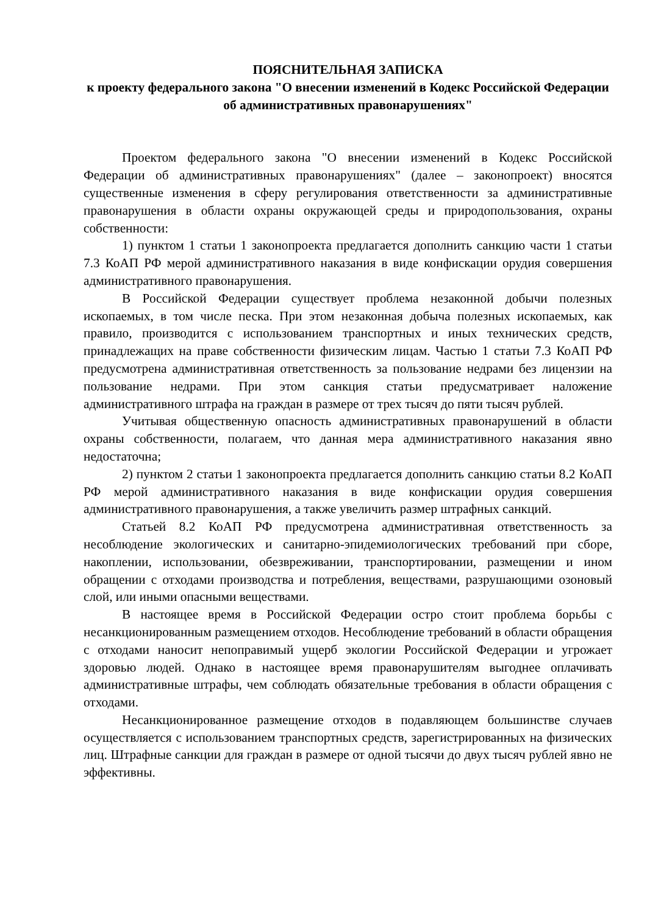ПОЯСНИТЕЛЬНАЯ ЗАПИСКА
к проекту федерального закона "О внесении изменений в Кодекс Российской Федерации об административных правонарушениях"
Проектом федерального закона "О внесении изменений в Кодекс Российской Федерации об административных правонарушениях" (далее – законопроект) вносятся существенные изменения в сферу регулирования ответственности за административные правонарушения в области охраны окружающей среды и природопользования, охраны собственности:
1) пунктом 1 статьи 1 законопроекта предлагается дополнить санкцию части 1 статьи 7.3 КоАП РФ мерой административного наказания в виде конфискации орудия совершения административного правонарушения.
В Российской Федерации существует проблема незаконной добычи полезных ископаемых, в том числе песка. При этом незаконная добыча полезных ископаемых, как правило, производится с использованием транспортных и иных технических средств, принадлежащих на праве собственности физическим лицам. Частью 1 статьи 7.3 КоАП РФ предусмотрена административная ответственность за пользование недрами без лицензии на пользование недрами. При этом санкция статьи предусматривает наложение административного штрафа на граждан в размере от трех тысяч до пяти тысяч рублей.
Учитывая общественную опасность административных правонарушений в области охраны собственности, полагаем, что данная мера административного наказания явно недостаточна;
2) пунктом 2 статьи 1 законопроекта предлагается дополнить санкцию статьи 8.2 КоАП РФ мерой административного наказания в виде конфискации орудия совершения административного правонарушения, а также увеличить размер штрафных санкций.
Статьей 8.2 КоАП РФ предусмотрена административная ответственность за несоблюдение экологических и санитарно-эпидемиологических требований при сборе, накоплении, использовании, обезвреживании, транспортировании, размещении и ином обращении с отходами производства и потребления, веществами, разрушающими озоновый слой, или иными опасными веществами.
В настоящее время в Российской Федерации остро стоит проблема борьбы с несанкционированным размещением отходов. Несоблюдение требований в области обращения с отходами наносит непоправимый ущерб экологии Российской Федерации и угрожает здоровью людей. Однако в настоящее время правонарушителям выгоднее оплачивать административные штрафы, чем соблюдать обязательные требования в области обращения с отходами.
Несанкционированное размещение отходов в подавляющем большинстве случаев осуществляется с использованием транспортных средств, зарегистрированных на физических лиц. Штрафные санкции для граждан в размере от одной тысячи до двух тысяч рублей явно не эффективны.